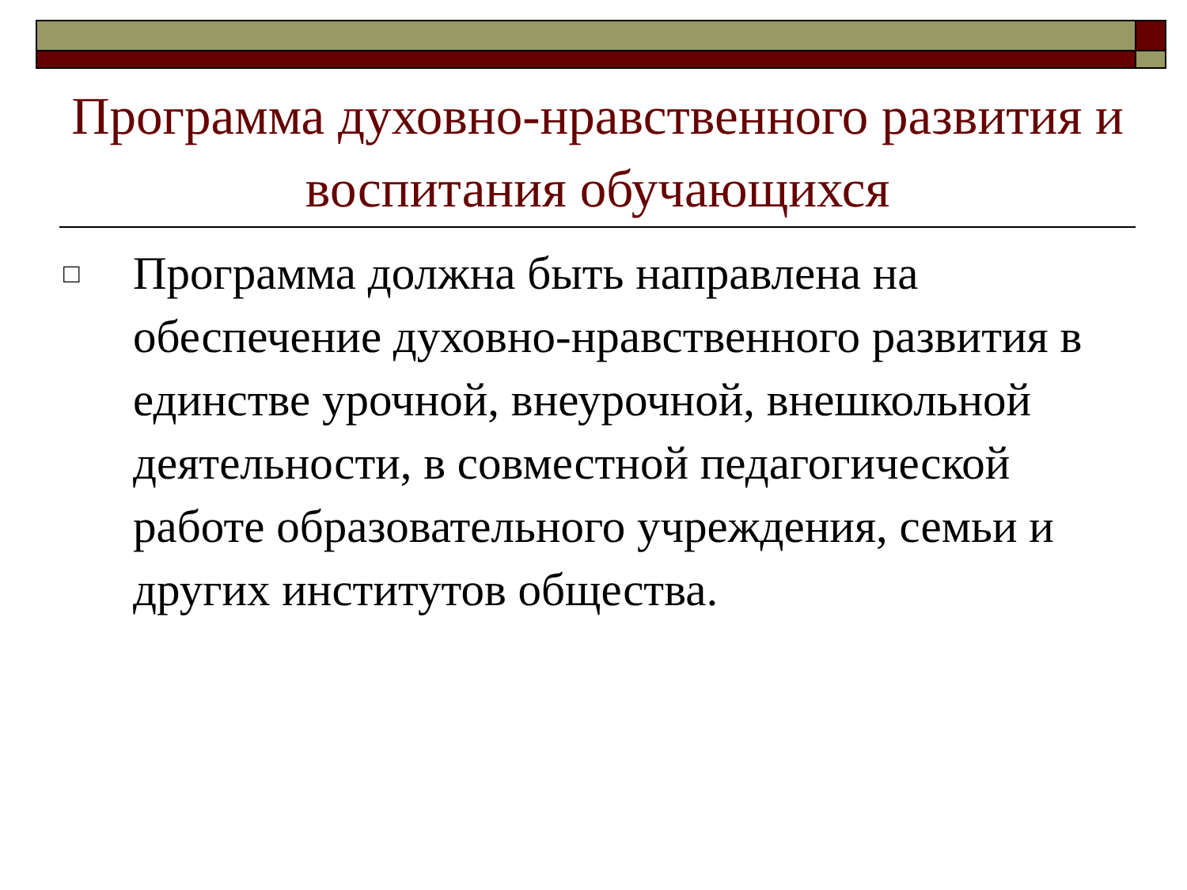Программа духовно-нравственного развития и воспитания обучающихся
□
Программа должна быть направлена на обеспечение духовно-нравственного развития в единстве урочной, внеурочной, внешкольной деятельности, в совместной педагогической работе образовательного учреждения, семьи и других институтов общества.